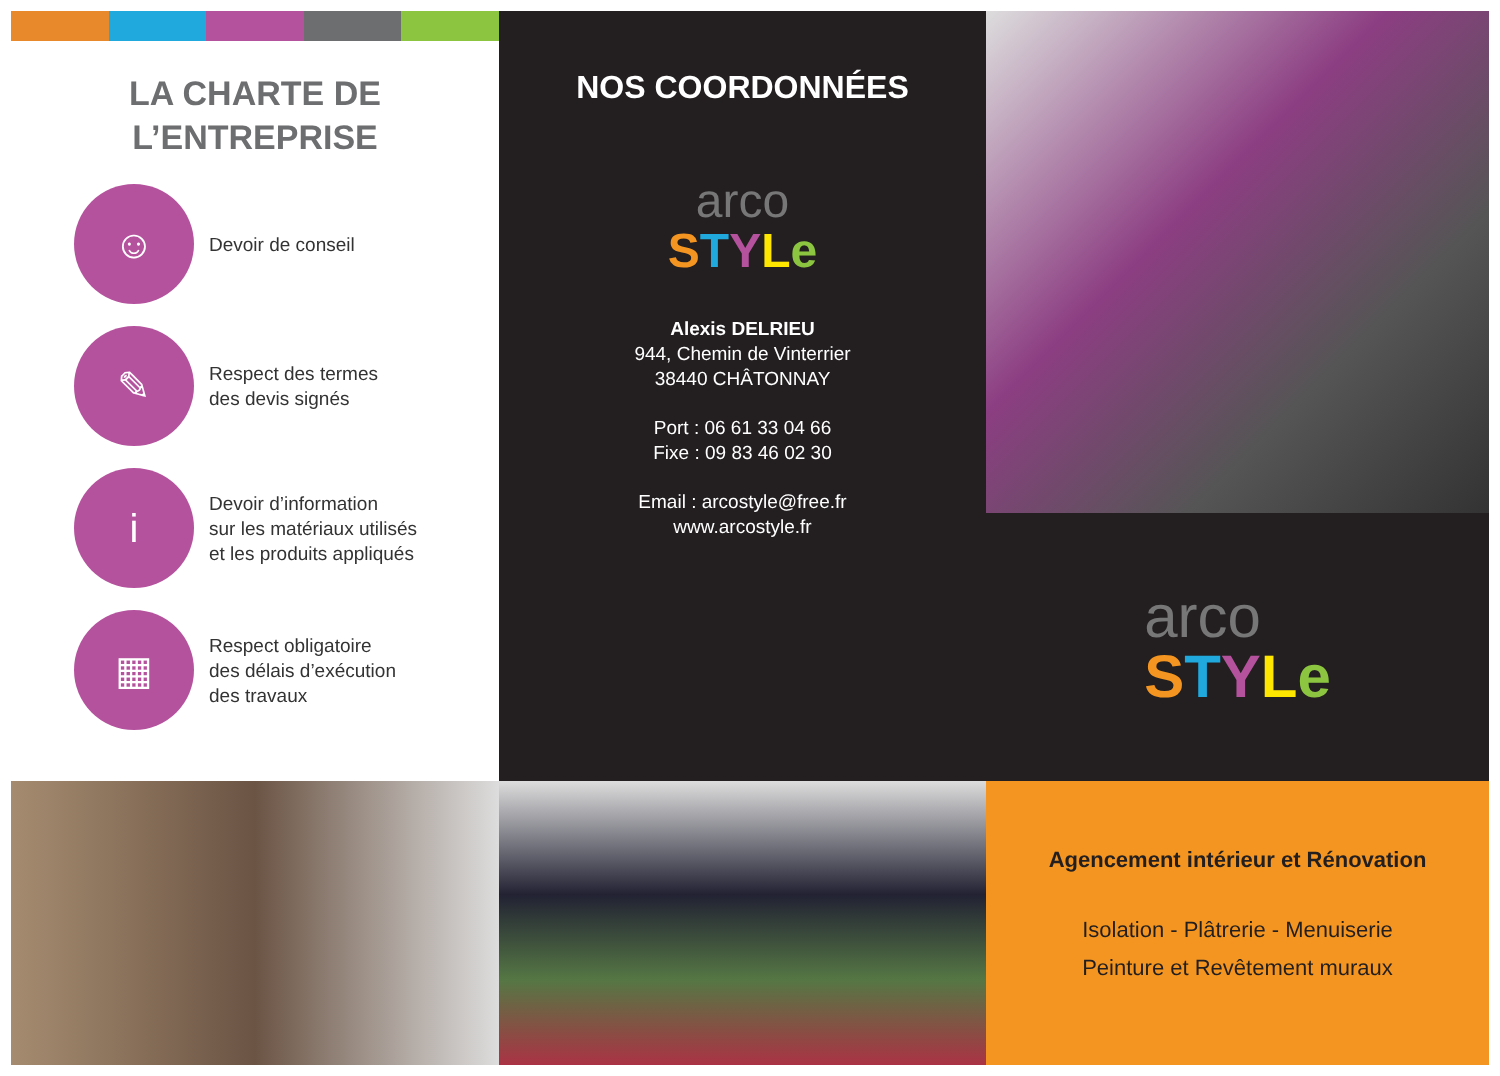LA CHARTE DE
L’ENTREPRISE
☺
Devoir de conseil
✎
Respect des termes
des devis signés
i
Devoir d’information
sur les matériaux utilisés
et les produits appliqués
▦
Respect obligatoire
des délais d’exécution
des travaux
NOS COORDONNÉES
arco
STYLe
Alexis DELRIEU
944, Chemin de Vinterrier
38440 CHÂTONNAY
Port : 06 61 33 04 66
Fixe : 09 83 46 02 30
Email : arcostyle@free.fr
www.arcostyle.fr
arco
STYLe
Agencement intérieur et Rénovation
Isolation - Plâtrerie - Menuiserie
Peinture et Revêtement muraux